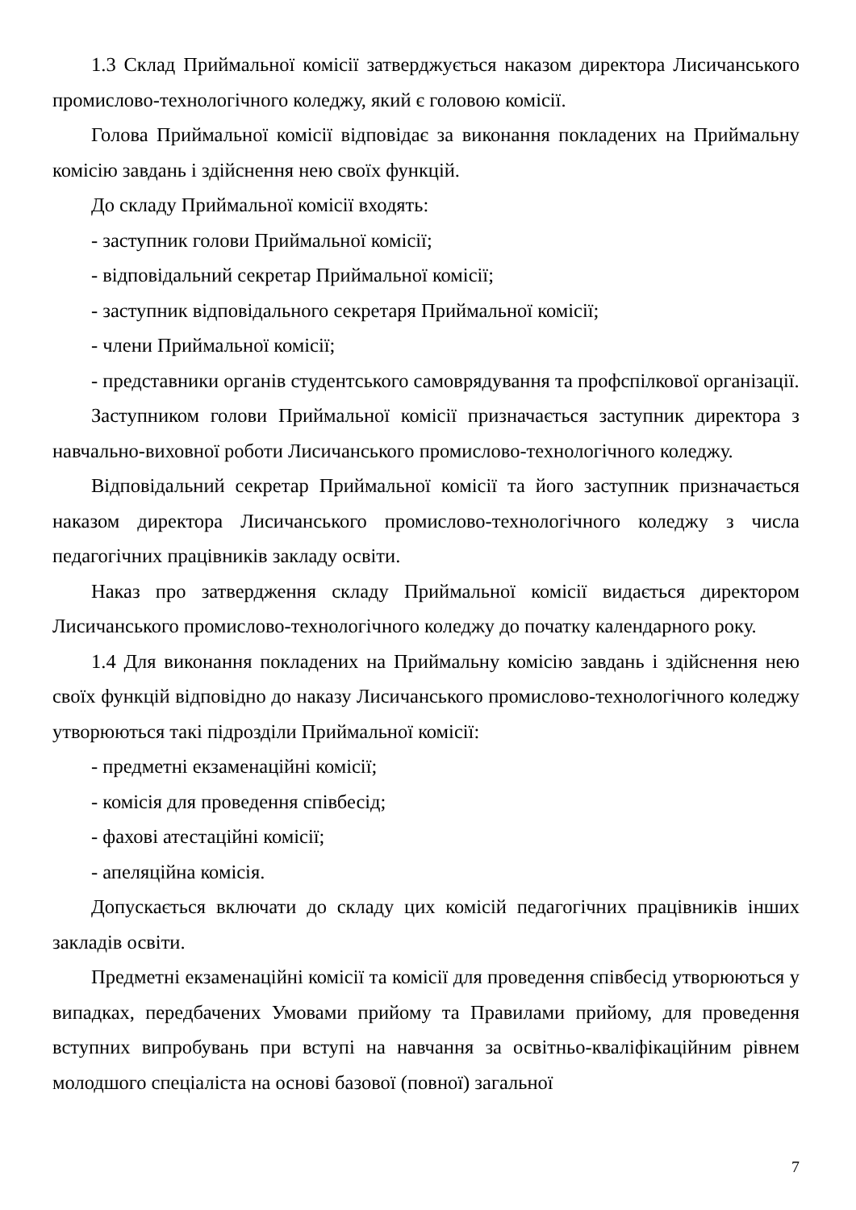1.3 Склад Приймальної комісії затверджується наказом директора Лисичанського промислово-технологічного коледжу, який є головою комісії.
Голова Приймальної комісії відповідає за виконання покладених на Приймальну комісію завдань і здійснення нею своїх функцій.
До складу Приймальної комісії входять:
- заступник голови Приймальної комісії;
- відповідальний секретар Приймальної комісії;
- заступник відповідального секретаря Приймальної комісії;
- члени Приймальної комісії;
- представники органів студентського самоврядування та профспілкової організації.
Заступником голови Приймальної комісії призначається заступник директора з навчально-виховної роботи Лисичанського промислово-технологічного коледжу.
Відповідальний секретар Приймальної комісії та його заступник призначається наказом директора Лисичанського промислово-технологічного коледжу з числа педагогічних працівників закладу освіти.
Наказ про затвердження складу Приймальної комісії видається директором Лисичанського промислово-технологічного коледжу до початку календарного року.
1.4 Для виконання покладених на Приймальну комісію завдань і здійснення нею своїх функцій відповідно до наказу Лисичанського промислово-технологічного коледжу утворюються такі підрозділи Приймальної комісії:
- предметні екзаменаційні комісії;
- комісія для проведення співбесід;
- фахові атестаційні комісії;
- апеляційна комісія.
Допускається включати до складу цих комісій педагогічних працівників інших закладів освіти.
Предметні екзаменаційні комісії та комісії для проведення співбесід утворюються у випадках, передбачених Умовами прийому та Правилами прийому, для проведення вступних випробувань при вступі на навчання за освітньо-кваліфікаційним рівнем молодшого спеціаліста на основі базової (повної) загальної
7